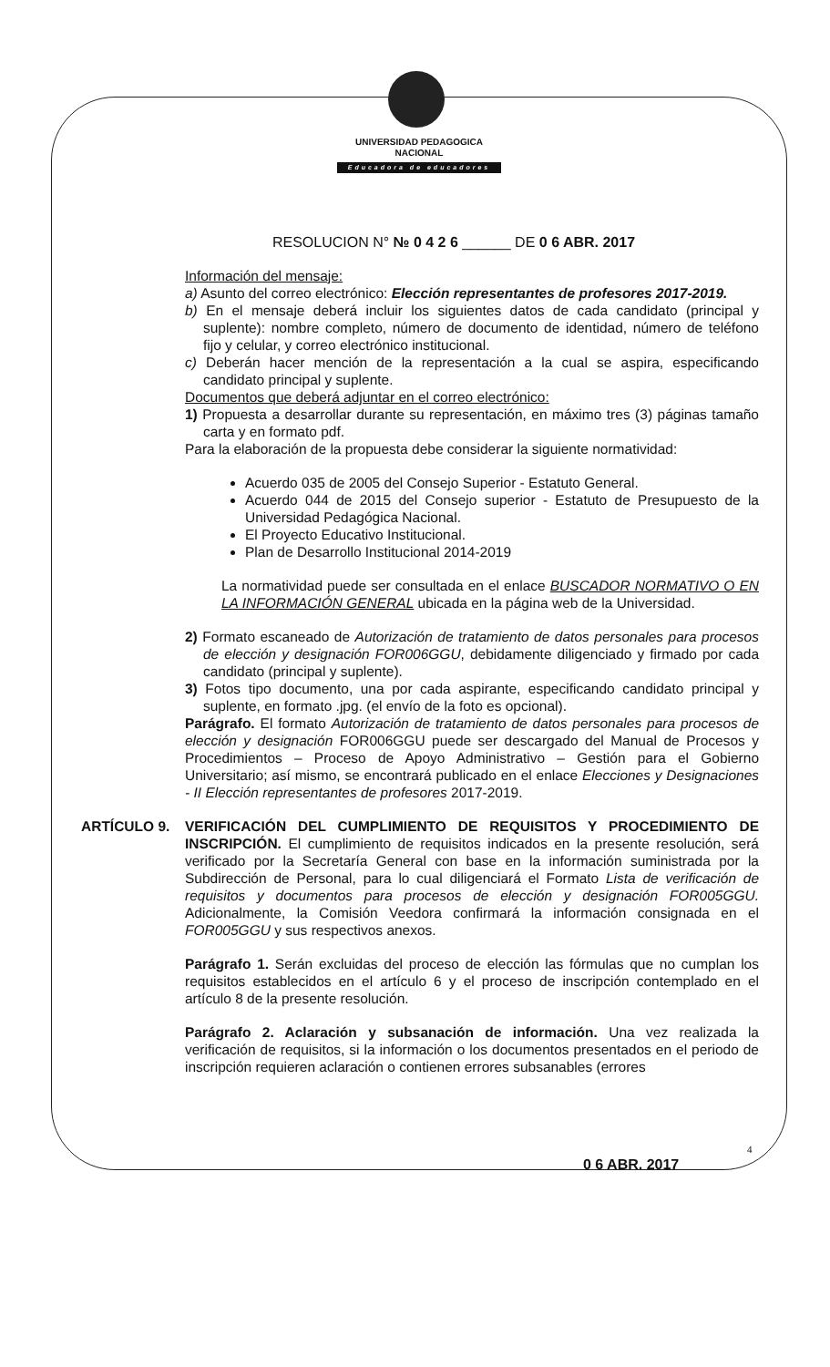UNIVERSIDAD PEDAGOGICA NACIONAL
Educadora de educadores
RESOLUCION N° № 0 4 2 6 ______ DE 0 6 ABR. 2017
Información del mensaje:
a) Asunto del correo electrónico: Elección representantes de profesores 2017-2019.
b) En el mensaje deberá incluir los siguientes datos de cada candidato (principal y suplente): nombre completo, número de documento de identidad, número de teléfono fijo y celular, y correo electrónico institucional.
c) Deberán hacer mención de la representación a la cual se aspira, especificando candidato principal y suplente.
Documentos que deberá adjuntar en el correo electrónico:
1) Propuesta a desarrollar durante su representación, en máximo tres (3) páginas tamaño carta y en formato pdf.
Para la elaboración de la propuesta debe considerar la siguiente normatividad:
Acuerdo 035 de 2005 del Consejo Superior - Estatuto General.
Acuerdo 044 de 2015 del Consejo superior - Estatuto de Presupuesto de la Universidad Pedagógica Nacional.
El Proyecto Educativo Institucional.
Plan de Desarrollo Institucional 2014-2019
La normatividad puede ser consultada en el enlace BUSCADOR NORMATIVO O EN LA INFORMACIÓN GENERAL ubicada en la página web de la Universidad.
2) Formato escaneado de Autorización de tratamiento de datos personales para procesos de elección y designación FOR006GGU, debidamente diligenciado y firmado por cada candidato (principal y suplente).
3) Fotos tipo documento, una por cada aspirante, especificando candidato principal y suplente, en formato .jpg. (el envío de la foto es opcional).
Parágrafo. El formato Autorización de tratamiento de datos personales para procesos de elección y designación FOR006GGU puede ser descargado del Manual de Procesos y Procedimientos – Proceso de Apoyo Administrativo – Gestión para el Gobierno Universitario; así mismo, se encontrará publicado en el enlace Elecciones y Designaciones - II Elección representantes de profesores 2017-2019.
ARTÍCULO 9. VERIFICACIÓN DEL CUMPLIMIENTO DE REQUISITOS Y PROCEDIMIENTO DE INSCRIPCIÓN. El cumplimiento de requisitos indicados en la presente resolución, será verificado por la Secretaría General con base en la información suministrada por la Subdirección de Personal, para lo cual diligenciará el Formato Lista de verificación de requisitos y documentos para procesos de elección y designación FOR005GGU. Adicionalmente, la Comisión Veedora confirmará la información consignada en el FOR005GGU y sus respectivos anexos.
Parágrafo 1. Serán excluidas del proceso de elección las fórmulas que no cumplan los requisitos establecidos en el artículo 6 y el proceso de inscripción contemplado en el artículo 8 de la presente resolución.
Parágrafo 2. Aclaración y subsanación de información. Una vez realizada la verificación de requisitos, si la información o los documentos presentados en el periodo de inscripción requieren aclaración o contienen errores subsanables (errores
4
0 6 ABR. 2017